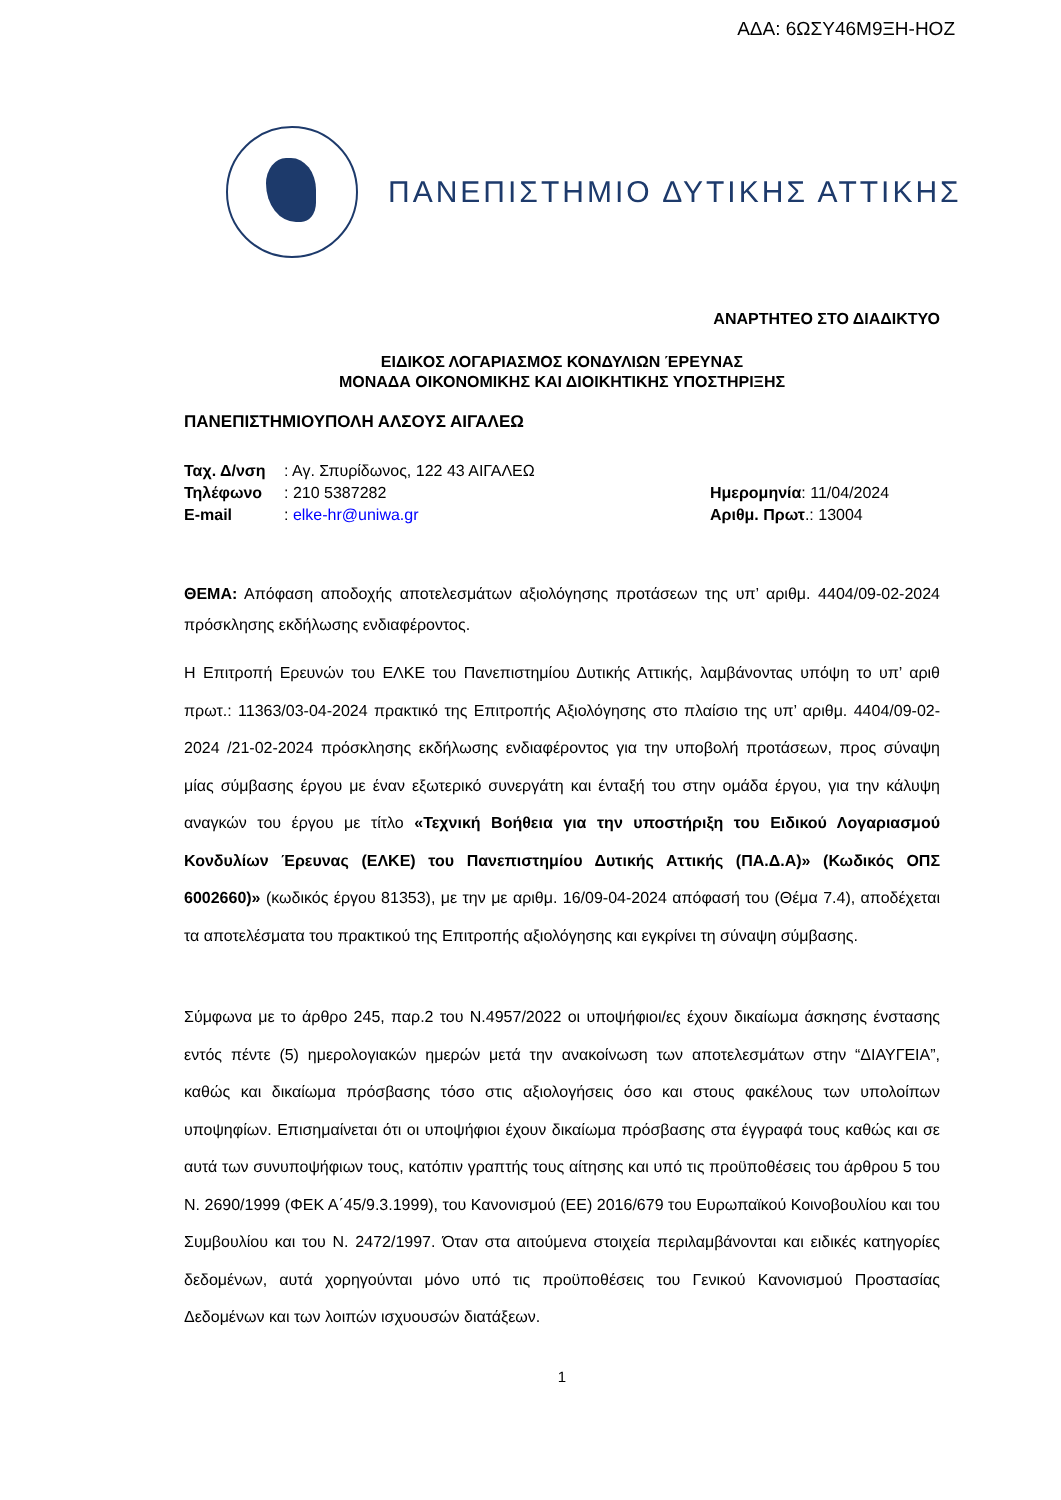ΑΔΑ: 6ΩΣΥ46Μ9ΞΗ-ΗΟΖ
ΠΑΝΕΠΙΣΤΗΜΙΟ ΔΥΤΙΚΗΣ ΑΤΤΙΚΗΣ
ΑΝΑΡΤΗΤΕΟ ΣΤΟ ΔΙΑΔΙΚΤΥΟ
ΕΙΔΙΚΟΣ ΛΟΓΑΡΙΑΣΜΟΣ ΚΟΝΔΥΛΙΩΝ ΈΡΕΥΝΑΣ
ΜΟΝΑΔΑ ΟΙΚΟΝΟΜΙΚΗΣ ΚΑΙ ΔΙΟΙΚΗΤΙΚΗΣ ΥΠΟΣΤΗΡΙΞΗΣ
ΠΑΝΕΠΙΣΤΗΜΙΟΥΠΟΛΗ ΑΛΣΟΥΣ ΑΙΓΑΛΕΩ
| Ταχ. Δ/νση | : Αγ. Σπυρίδωνος, 122 43 ΑΙΓΑΛΕΩ | |
| Τηλέφωνο | : 210 5387282 | Ημερομηνία : 11/04/2024 |
| E-mail | : elke-hr@uniwa.gr | Αριθμ. Πρωτ .: 13004 |
ΘΕΜΑ: Απόφαση αποδοχής αποτελεσμάτων αξιολόγησης προτάσεων της υπ’ αριθμ. 4404/09-02-2024 πρόσκλησης εκδήλωσης ενδιαφέροντος.
Η Επιτροπή Ερευνών του ΕΛΚΕ του Πανεπιστημίου Δυτικής Αττικής, λαμβάνοντας υπόψη το υπ’ αριθ πρωτ.: 11363/03-04-2024 πρακτικό της Επιτροπής Αξιολόγησης στο πλαίσιο της υπ’ αριθμ. 4404/09-02-2024 /21-02-2024 πρόσκλησης εκδήλωσης ενδιαφέροντος για την υποβολή προτάσεων, προς σύναψη μίας σύμβασης έργου με έναν εξωτερικό συνεργάτη και ένταξή του στην ομάδα έργου, για την κάλυψη αναγκών του έργου με τίτλο «Τεχνική Βοήθεια για την υποστήριξη του Ειδικού Λογαριασμού Κονδυλίων Έρευνας (ΕΛΚΕ) του Πανεπιστημίου Δυτικής Αττικής (ΠΑ.Δ.Α)» (Κωδικός ΟΠΣ 6002660)» (κωδικός έργου 81353), με την με αριθμ. 16/09-04-2024 απόφασή του (Θέμα 7.4), αποδέχεται τα αποτελέσματα του πρακτικού της Επιτροπής αξιολόγησης και εγκρίνει τη σύναψη σύμβασης.
Σύμφωνα με το άρθρο 245, παρ.2 του Ν.4957/2022 οι υποψήφιοι/ες έχουν δικαίωμα άσκησης ένστασης εντός πέντε (5) ημερολογιακών ημερών μετά την ανακοίνωση των αποτελεσμάτων στην “ΔΙΑΥΓΕΙΑ”, καθώς και δικαίωμα πρόσβασης τόσο στις αξιολογήσεις όσο και στους φακέλους των υπολοίπων υποψηφίων. Επισημαίνεται ότι οι υποψήφιοι έχουν δικαίωμα πρόσβασης στα έγγραφά τους καθώς και σε αυτά των συνυποψήφιων τους, κατόπιν γραπτής τους αίτησης και υπό τις προϋποθέσεις του άρθρου 5 του Ν. 2690/1999 (ΦΕΚ Α΄45/9.3.1999), του Κανονισμού (ΕΕ) 2016/679 του Ευρωπαϊκού Κοινοβουλίου και του Συμβουλίου και του Ν. 2472/1997. Όταν στα αιτούμενα στοιχεία περιλαμβάνονται και ειδικές κατηγορίες δεδομένων, αυτά χορηγούνται μόνο υπό τις προϋποθέσεις του Γενικού Κανονισμού Προστασίας Δεδομένων και των λοιπών ισχυουσών διατάξεων.
1